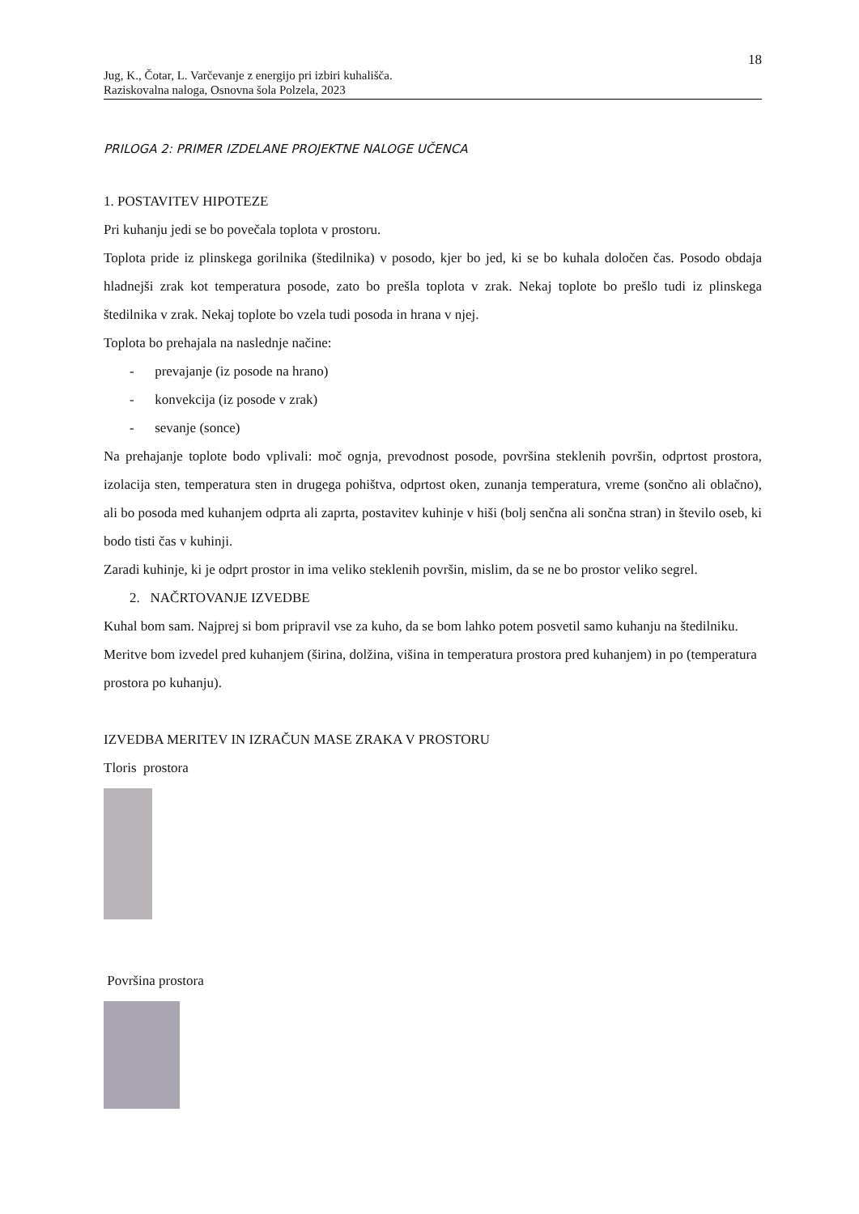18
Jug, K., Čotar, L. Varčevanje z energijo pri izbiri kuhališča.
Raziskovalna naloga, Osnovna šola Polzela, 2023
PRILOGA 2: PRIMER IZDELANE PROJEKTNE NALOGE UČENCA
1. POSTAVITEV HIPOTEZE
Pri kuhanju jedi se bo povečala toplota v prostoru.
Toplota pride iz plinskega gorilnika (štedilnika) v posodo, kjer bo jed, ki se bo kuhala določen čas. Posodo obdaja hladnejši zrak kot temperatura posode, zato bo prešla toplota v zrak. Nekaj toplote bo prešlo tudi iz plinskega štedilnika v zrak. Nekaj toplote bo vzela tudi posoda in hrana v njej.
Toplota bo prehajala na naslednje načine:
- prevajanje (iz posode na hrano)
- konvekcija (iz posode v zrak)
- sevanje (sonce)
Na prehajanje toplote bodo vplivali: moč ognja, prevodnost posode, površina steklenih površin, odprtost prostora, izolacija sten, temperatura sten in drugega pohištva, odprtost oken, zunanja temperatura, vreme (sončno ali oblačno), ali bo posoda med kuhanjem odprta ali zaprta, postavitev kuhinje v hiši (bolj senčna ali sončna stran) in število oseb, ki bodo tisti čas v kuhinji.
Zaradi kuhinje, ki je odprt prostor in ima veliko steklenih površin, mislim, da se ne bo prostor veliko segrel.
2. NAČRTOVANJE IZVEDBE
Kuhal bom sam. Najprej si bom pripravil vse za kuho, da se bom lahko potem posvetil samo kuhanju na štedilniku. Meritve bom izvedel pred kuhanjem (širina, dolžina, višina in temperatura prostora pred kuhanjem) in po (temperatura prostora po kuhanju).
IZVEDBA MERITEV IN IZRAČUN MASE ZRAKA V PROSTORU
Tloris prostora
Površina prostora